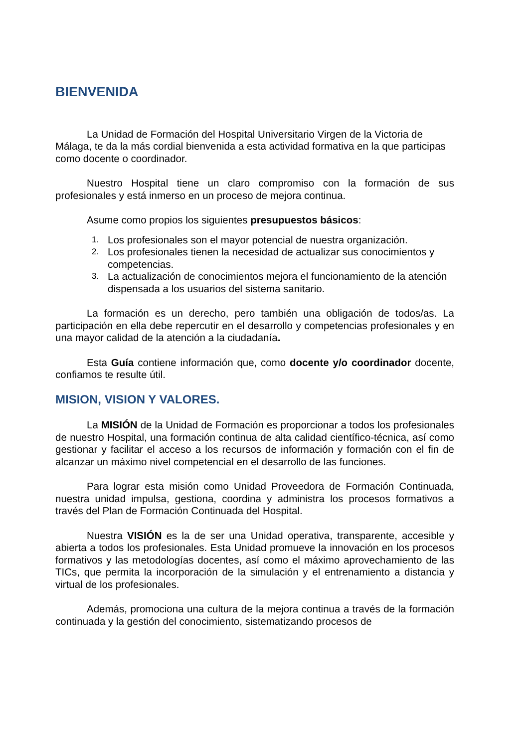BIENVENIDA
La Unidad de Formación del Hospital Universitario Virgen de la Victoria de Málaga, te da la más cordial bienvenida a esta actividad formativa en la que participas como docente o coordinador.
Nuestro Hospital tiene un claro compromiso con la formación de sus profesionales y está inmerso en un proceso de mejora continua.
Asume como propios los siguientes presupuestos básicos:
1. Los profesionales son el mayor potencial de nuestra organización.
2. Los profesionales tienen la necesidad de actualizar sus conocimientos y competencias.
3. La actualización de conocimientos mejora el funcionamiento de la atención dispensada a los usuarios del sistema sanitario.
La formación es un derecho, pero también una obligación de todos/as. La participación en ella debe repercutir en el desarrollo y competencias profesionales y en una mayor calidad de la atención a la ciudadanía.
Esta Guía contiene información que, como docente y/o coordinador docente, confiamos te resulte útil.
MISION, VISION Y VALORES.
La MISIÓN de la Unidad de Formación es proporcionar a todos los profesionales de nuestro Hospital, una formación continua de alta calidad científico-técnica, así como gestionar y facilitar el acceso a los recursos de información y formación con el fin de alcanzar un máximo nivel competencial en el desarrollo de las funciones.
Para lograr esta misión como Unidad Proveedora de Formación Continuada, nuestra unidad impulsa, gestiona, coordina y administra los procesos formativos a través del Plan de Formación Continuada del Hospital.
Nuestra VISIÓN es la de ser una Unidad operativa, transparente, accesible y abierta a todos los profesionales. Esta Unidad promueve la innovación en los procesos formativos y las metodologías docentes, así como el máximo aprovechamiento de las TICs, que permita la incorporación de la simulación y el entrenamiento a distancia y virtual de los profesionales.
Además, promociona una cultura de la mejora continua a través de la formación continuada y la gestión del conocimiento, sistematizando procesos de